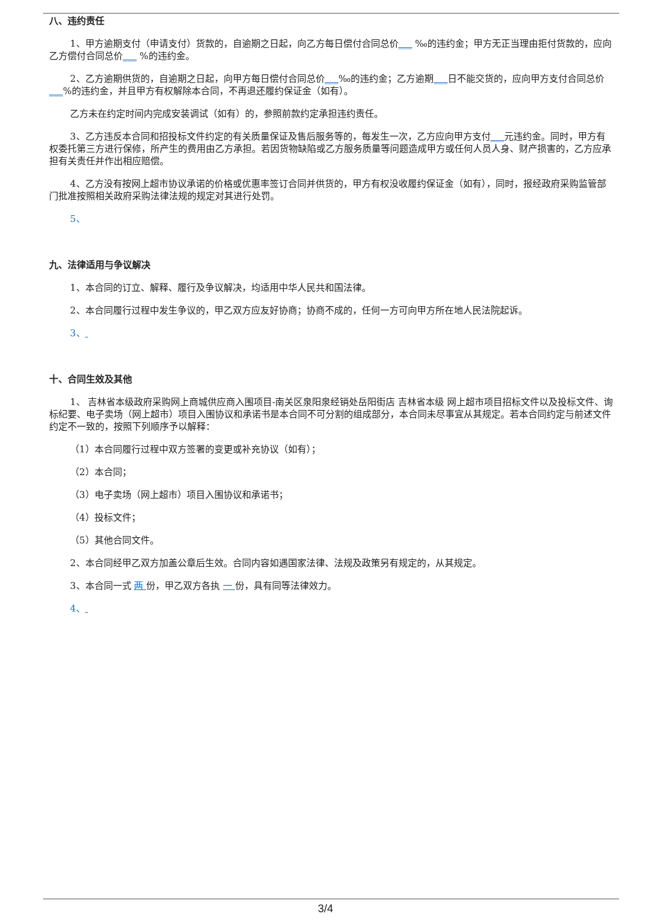八、违约责任
1、甲方逾期支付（申请支付）货款的，自逾期之日起，向乙方每日偿付合同总价___ ‰的违约金；甲方无正当理由拒付货款的，应向乙方偿付合同总价___ %的违约金。
2、乙方逾期供货的，自逾期之日起，向甲方每日偿付合同总价___‰的违约金；乙方逾期___日不能交货的，应向甲方支付合同总价___%的违约金，并且甲方有权解除本合同，不再退还履约保证金（如有）。
乙方未在约定时间内完成安装调试（如有）的，参照前款约定承担违约责任。
3、乙方违反本合同和招投标文件约定的有关质量保证及售后服务等的，每发生一次，乙方应向甲方支付___元违约金。同时，甲方有权委托第三方进行保修，所产生的费用由乙方承担。若因货物缺陷或乙方服务质量等问题造成甲方或任何人员人身、财产损害的，乙方应承担有关责任并作出相应赔偿。
4、乙方没有按网上超市协议承诺的价格或优惠率签订合同并供货的，甲方有权没收履约保证金（如有），同时，报经政府采购监管部门批准按照相关政府采购法律法规的规定对其进行处罚。
5、
九、法律适用与争议解决
1、本合同的订立、解释、履行及争议解决，均适用中华人民共和国法律。
2、本合同履行过程中发生争议的，甲乙双方应友好协商；协商不成的，任何一方可向甲方所在地人民法院起诉。
3、
十、合同生效及其他
1、 吉林省本级政府采购网上商城供应商入围项目-南关区泉阳泉经销处岳阳街店 吉林省本级 网上超市项目招标文件以及投标文件、询标纪要、电子卖场（网上超市）项目入围协议和承诺书是本合同不可分割的组成部分，本合同未尽事宜从其规定。若本合同约定与前述文件约定不一致的，按照下列顺序予以解释：
（1）本合同履行过程中双方签署的变更或补充协议（如有）；
（2）本合同；
（3）电子卖场（网上超市）项目入围协议和承诺书；
（4）投标文件；
（5）其他合同文件。
2、本合同经甲乙双方加盖公章后生效。合同内容如遇国家法律、法规及政策另有规定的，从其规定。
3、本合同一式 两 份，甲乙双方各执 一 份，具有同等法律效力。
4、
3/4